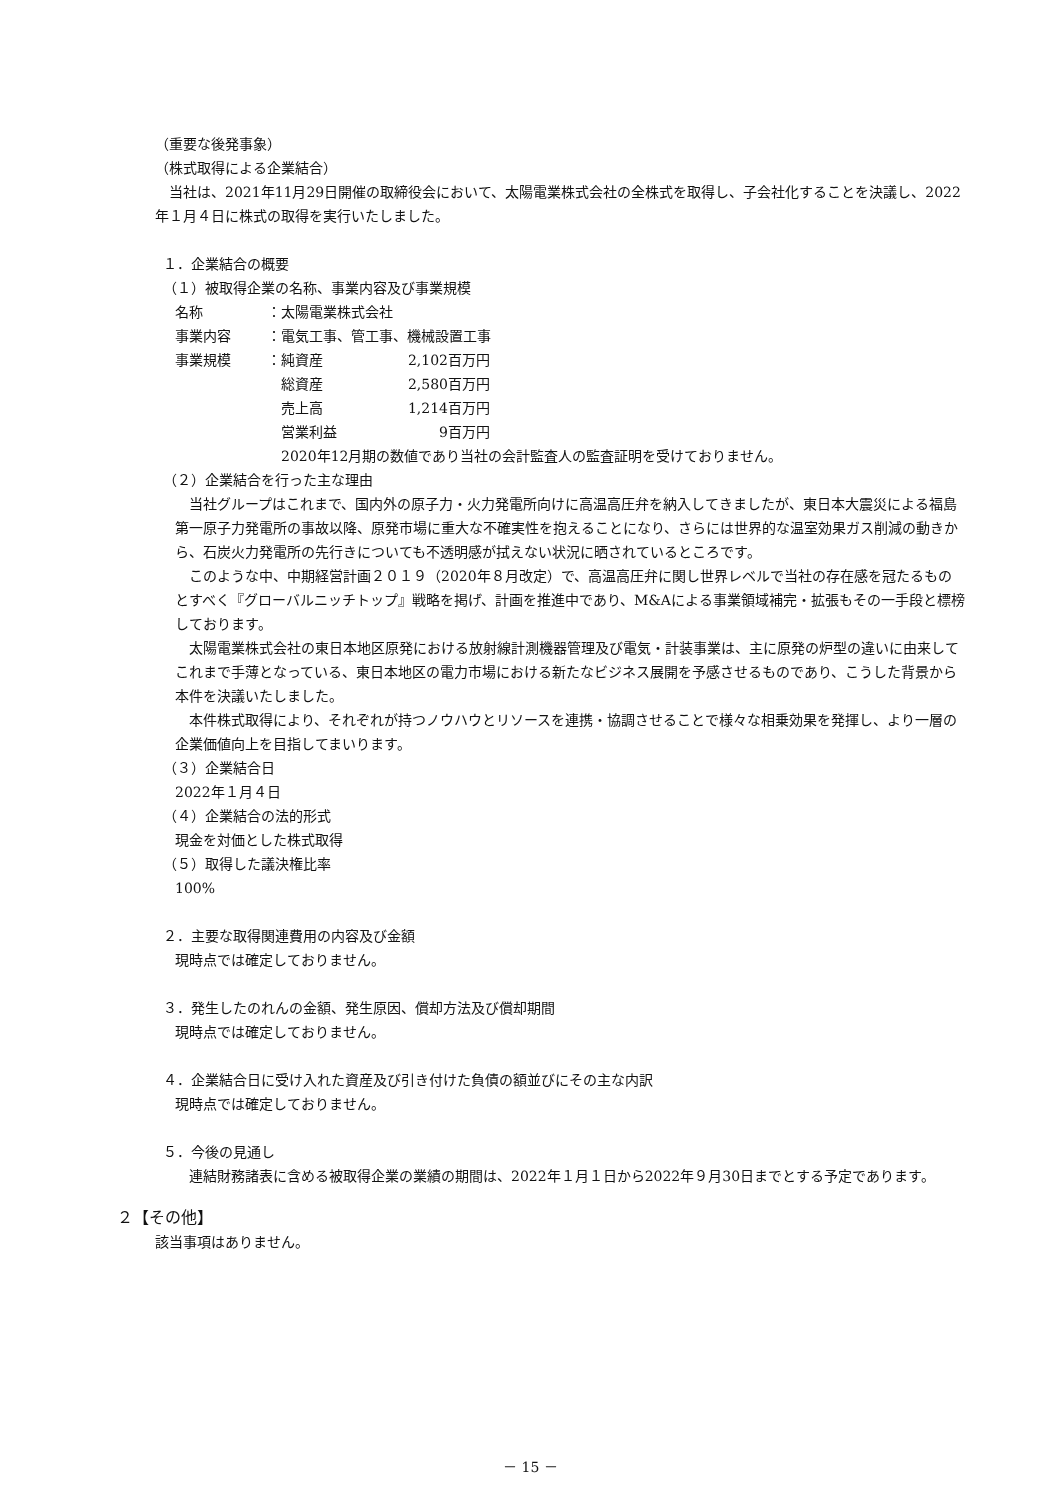（重要な後発事象）
（株式取得による企業結合）
当社は、2021年11月29日開催の取締役会において、太陽電業株式会社の全株式を取得し、子会社化することを決議し、2022年１月４日に株式の取得を実行いたしました。
１．企業結合の概要
（１）被取得企業の名称、事業内容及び事業規模
名称 ：太陽電業株式会社
事業内容 ：電気工事、管工事、機械設置工事
事業規模 ： 純資産 2,102 百万円
　総資産 2,580 百万円
　売上高 1,214 百万円
　営業利益 9 百万円
　2020年12月期の数値であり当社の会計監査人の監査証明を受けておりません。
（２）企業結合を行った主な理由
当社グループはこれまで、国内外の原子力・火力発電所向けに高温高圧弁を納入してきましたが、東日本大震災による福島第一原子力発電所の事故以降、原発市場に重大な不確実性を抱えることになり、さらには世界的な温室効果ガス削減の動きから、石炭火力発電所の先行きについても不透明感が拭えない状況に晒されているところです。
このような中、中期経営計画２０１９（2020年８月改定）で、高温高圧弁に関し世界レベルで当社の存在感を冠たるものとすべく『グローバルニッチトップ』戦略を掲げ、計画を推進中であり、M&Aによる事業領域補完・拡張もその一手段と標榜しております。
太陽電業株式会社の東日本地区原発における放射線計測機器管理及び電気・計装事業は、主に原発の炉型の違いに由来してこれまで手薄となっている、東日本地区の電力市場における新たなビジネス展開を予感させるものであり、こうした背景から本件を決議いたしました。
本件株式取得により、それぞれが持つノウハウとリソースを連携・協調させることで様々な相乗効果を発揮し、より一層の企業価値向上を目指してまいります。
（３）企業結合日
2022年１月４日
（４）企業結合の法的形式
現金を対価とした株式取得
（５）取得した議決権比率
100%
２．主要な取得関連費用の内容及び金額
現時点では確定しておりません。
３．発生したのれんの金額、発生原因、償却方法及び償却期間
現時点では確定しておりません。
４．企業結合日に受け入れた資産及び引き付けた負債の額並びにその主な内訳
現時点では確定しておりません。
５．今後の見通し
連結財務諸表に含める被取得企業の業績の期間は、2022年１月１日から2022年９月30日までとする予定であります。
２【その他】
該当事項はありません。
－ 15 －